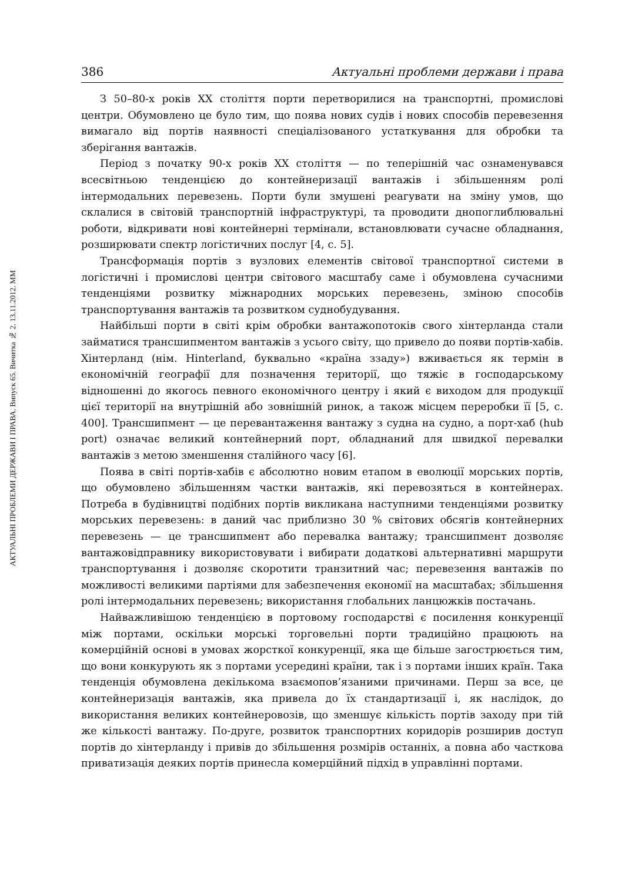АКТУАЛЬНІ ПРОБЛЕМИ ДЕРЖАВИ І ПРАВА. Випуск 65. Вичитка № 2. 13.11.2012. ММ
386 Актуальні проблеми держави і права
З 50–80-х років XX століття порти перетворилися на транспортні, промислові центри. Обумовлено це було тим, що поява нових судів і нових способів перевезення вимагало від портів наявності спеціалізованого устаткування для обробки та зберігання вантажів.
Період з початку 90-х років XX століття — по теперішній час ознаменувався всесвітньою тенденцією до контейнеризації вантажів і збільшенням ролі інтермодальних перевезень. Порти були змушені реагувати на зміну умов, що склалися в світовій транспортній інфраструктурі, та проводити днопоглиблювальні роботи, відкривати нові контейнерні термінали, встановлювати сучасне обладнання, розширювати спектр логістичних послуг [4, с. 5].
Трансформація портів з вузлових елементів світової транспортної системи в логістичні і промислові центри світового масштабу саме і обумовлена сучасними тенденціями розвитку міжнародних морських перевезень, зміною способів транспортування вантажів та розвитком суднобудування.
Найбільші порти в світі крім обробки вантажопотоків свого хінтерланда стали займатися трансшипментом вантажів з усього світу, що привело до появи портів-хабів. Хінтерланд (нім. Hinterland, буквально «країна ззаду») вживається як термін в економічній географії для позначення території, що тяжіє в господарському відношенні до якогось певного економічного центру і який є виходом для продукції цієї території на внутрішній або зовнішній ринок, а також місцем переробки її [5, с. 400]. Трансшипмент — це перевантаження вантажу з судна на судно, а порт-хаб (hub port) означає великий контейнерний порт, обладнаний для швидкої перевалки вантажів з метою зменшення сталійного часу [6].
Поява в світі портів-хабів є абсолютно новим етапом в еволюції морських портів, що обумовлено збільшенням частки вантажів, які перевозяться в контейнерах. Потреба в будівництві подібних портів викликана наступними тенденціями розвитку морських перевезень: в даний час приблизно 30 % світових обсягів контейнерних перевезень — це трансшипмент або перевалка вантажу; трансшипмент дозволяє вантажовідправнику використовувати і вибирати додаткові альтернативні маршрути транспортування і дозволяє скоротити транзитний час; перевезення вантажів по можливості великими партіями для забезпечення економії на масштабах; збільшення ролі інтермодальних перевезень; використання глобальних ланцюжків постачань.
Найважливішою тенденцією в портовому господарстві є посилення конкуренції між портами, оскільки морські торговельні порти традиційно працюють на комерційній основі в умовах жорсткої конкуренції, яка ще більше загострюється тим, що вони конкурують як з портами усередині країни, так і з портами інших країн. Така тенденція обумовлена декількома взаємопов’язаними причинами. Перш за все, це контейнеризація вантажів, яка привела до їх стандартизації і, як наслідок, до використання великих контейнеровозів, що зменшує кількість портів заходу при тій же кількості вантажу. По-друге, розвиток транспортних коридорів розширив доступ портів до хінтерланду і привів до збільшення розмірів останніх, а повна або часткова приватизація деяких портів принесла комерційний підхід в управлінні портами.